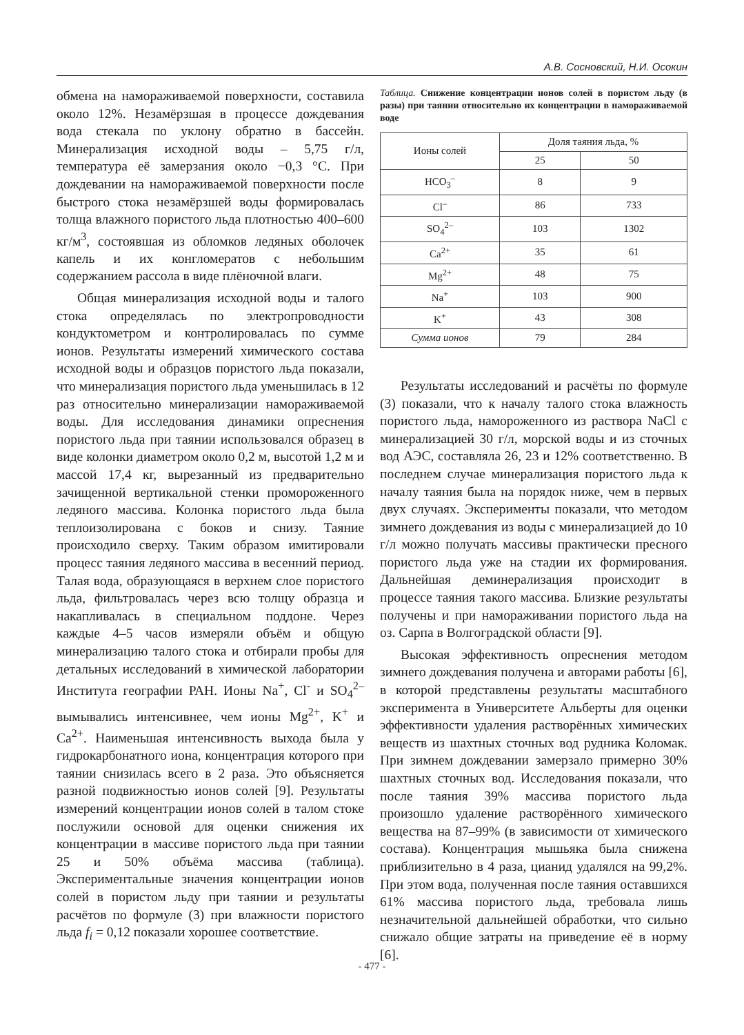А.В. Сосновский, Н.И. Осокин
обмена на намораживаемой поверхности, составила около 12%. Незамёрзшая в процессе дождевания вода стекала по уклону обратно в бассейн. Минерализация исходной воды – 5,75 г/л, температура её замерзания около −0,3 °С. При дождевании на намораживаемой поверхности после быстрого стока незамёрзшей воды формировалась толща влажного пористого льда плотностью 400–600 кг/м<sup>3</sup>, состоявшая из обломков ледяных оболочек капель и их конгломератов с небольшим содержанием рассола в виде плёночной влаги.
Общая минерализация исходной воды и талого стока определялась по электропроводности кондуктометром и контролировалась по сумме ионов. Результаты измерений химического состава исходной воды и образцов пористого льда показали, что минерализация пористого льда уменьшилась в 12 раз относительно минерализации намораживаемой воды. Для исследования динамики опреснения пористого льда при таянии использовался образец в виде колонки диаметром около 0,2 м, высотой 1,2 м и массой 17,4 кг, вырезанный из предварительно зачищенной вертикальной стенки промороженного ледяного массива. Колонка пористого льда была теплоизолирована с боков и снизу. Таяние происходило сверху. Таким образом имитировали процесс таяния ледяного массива в весенний период. Талая вода, образующаяся в верхнем слое пористого льда, фильтровалась через всю толщу образца и накапливалась в специальном поддоне. Через каждые 4–5 часов измеряли объём и общую минерализацию талого стока и отбирали пробы для детальных исследований в химической лаборатории Института географии РАН. Ионы Na<sup>+</sup>, Cl<sup>-</sup> и SO<sub>4</sub><sup>2–</sup> вымывались интенсивнее, чем ионы Mg<sup>2+</sup>, K<sup>+</sup> и Ca<sup>2+</sup>. Наименьшая интенсивность выхода была у гидрокарбонатного иона, концентрация которого при таянии снизилась всего в 2 раза. Это объясняется разной подвижностью ионов солей [9]. Результаты измерений концентрации ионов солей в талом стоке послужили основой для оценки снижения их концентрации в массиве пористого льда при таянии 25 и 50% объёма массива (таблица). Экспериментальные значения концентрации ионов солей в пористом льду при таянии и результаты расчётов по формуле (3) при влажности пористого льда f<sub>i</sub> = 0,12 показали хорошее соответствие.
Таблица. Снижение концентрации ионов солей в пористом льду (в разы) при таянии относительно их концентрации в намораживаемой воде
| Ионы солей | Доля таяния льда, % | |
| --- | --- | --- |
| | 25 | 50 |
| HCO<sub>3</sub><sup>–</sup> | 8 | 9 |
| Cl<sup>–</sup> | 86 | 733 |
| SO<sub>4</sub><sup>2–</sup> | 103 | 1302 |
| Ca<sup>2+</sup> | 35 | 61 |
| Mg<sup>2+</sup> | 48 | 75 |
| Na<sup>+</sup> | 103 | 900 |
| K<sup>+</sup> | 43 | 308 |
| Сумма ионов | 79 | 284 |
Результаты исследований и расчёты по формуле (3) показали, что к началу талого стока влажность пористого льда, намороженного из раствора NaCl с минерализацией 30 г/л, морской воды и из сточных вод АЭС, составляла 26, 23 и 12% соответственно. В последнем случае минерализация пористого льда к началу таяния была на порядок ниже, чем в первых двух случаях. Эксперименты показали, что методом зимнего дождевания из воды с минерализацией до 10 г/л можно получать массивы практически пресного пористого льда уже на стадии их формирования. Дальнейшая деминерализация происходит в процессе таяния такого массива. Близкие результаты получены и при намораживании пористого льда на оз. Сарпа в Волгоградской области [9].
Высокая эффективность опреснения методом зимнего дождевания получена и авторами работы [6], в которой представлены результаты масштабного эксперимента в Университете Альберты для оценки эффективности удаления растворённых химических веществ из шахтных сточных вод рудника Коломак. При зимнем дождевании замерзало примерно 30% шахтных сточных вод. Исследования показали, что после таяния 39% массива пористого льда произошло удаление растворённого химического вещества на 87–99% (в зависимости от химического состава). Концентрация мышьяка была снижена приблизительно в 4 раза, цианид удалялся на 99,2%. При этом вода, полученная после таяния оставшихся 61% массива пористого льда, требовала лишь незначительной дальнейшей обработки, что сильно снижало общие затраты на приведение её в норму [6].
- 477 -